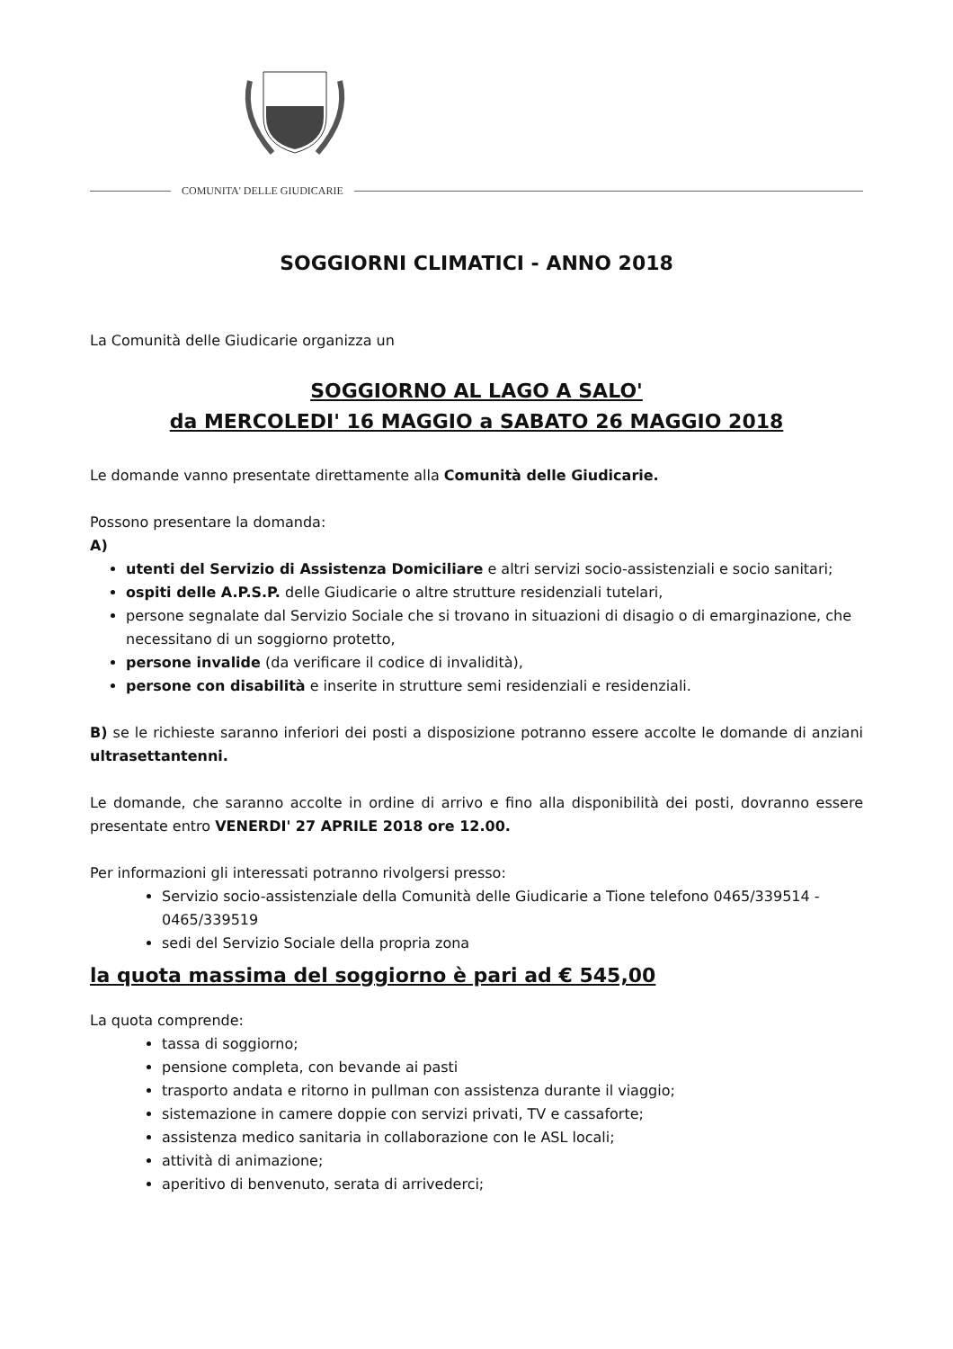COMUNITA' DELLE GIUDICARIE
SOGGIORNI CLIMATICI - ANNO 2018
La Comunità delle Giudicarie organizza un
SOGGIORNO AL LAGO A SALO'
da MERCOLEDI' 16 MAGGIO a SABATO 26 MAGGIO 2018
Le domande vanno presentate direttamente alla Comunità delle Giudicarie.
Possono presentare la domanda:
A)
utenti del Servizio di Assistenza Domiciliare e altri servizi socio-assistenziali e socio sanitari;
ospiti delle A.P.S.P. delle Giudicarie o altre strutture residenziali tutelari,
persone segnalate dal Servizio Sociale che si trovano in situazioni di disagio o di emarginazione, che necessitano di un soggiorno protetto,
persone invalide (da verificare il codice di invalidità),
persone con disabilità e inserite in strutture semi residenziali e residenziali.
B) se le richieste saranno inferiori dei posti a disposizione potranno essere accolte le domande di anziani ultrasettantenni.
Le domande, che saranno accolte in ordine di arrivo e fino alla disponibilità dei posti, dovranno essere presentate entro VENERDI' 27 APRILE 2018 ore 12.00.
Per informazioni gli interessati potranno rivolgersi presso:
Servizio socio-assistenziale della Comunità delle Giudicarie a Tione telefono 0465/339514 - 0465/339519
sedi del Servizio Sociale della propria zona
la quota massima del soggiorno è pari ad € 545,00
La quota comprende:
tassa di soggiorno;
pensione completa, con bevande ai pasti
trasporto andata e ritorno in pullman con assistenza durante il viaggio;
sistemazione in camere doppie con servizi privati, TV e cassaforte;
assistenza medico sanitaria in collaborazione con le ASL locali;
attività di animazione;
aperitivo di benvenuto, serata di arrivederci;